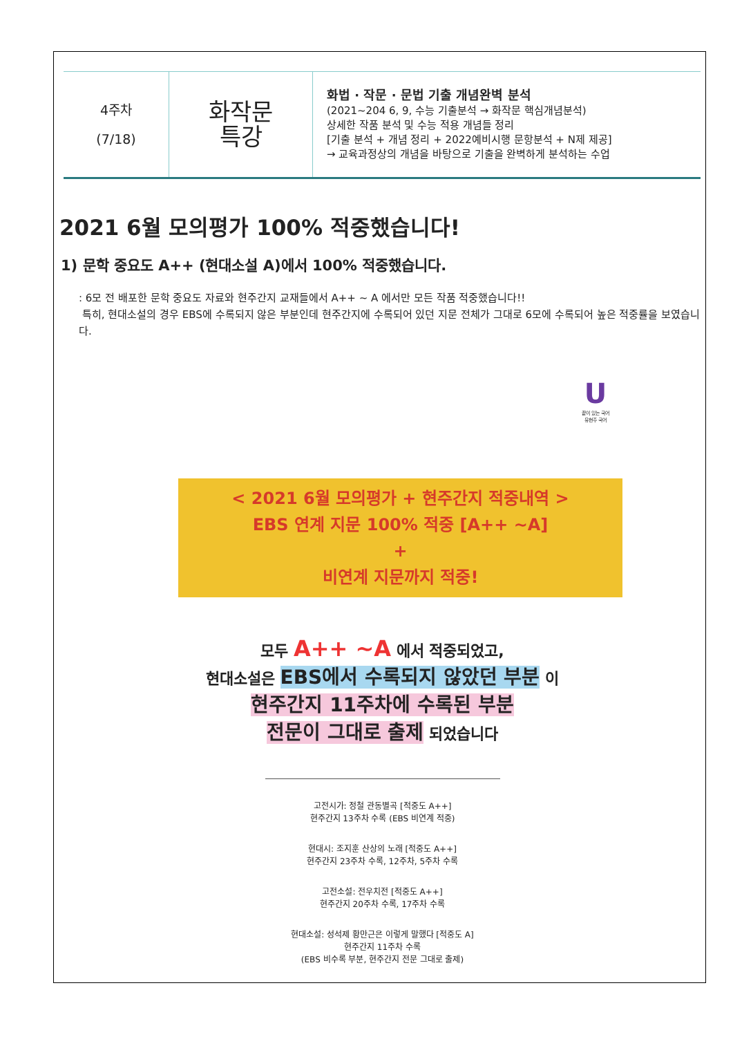| 4주차 (7/18) | 화작문 특강 | 화법 · 작문 · 문법 기출 개념완벽 분석 (2021~204 6, 9, 수능 기출분석 → 화작문 핵심개념분석) 상세한 작품 분석 및 수능 적용 개념들 정리 [기출 분석 + 개념 정리 + 2022예비시행 문항분석 + N제 제공] → 교육과정상의 개념을 바탕으로 기출을 완벽하게 분석하는 수업 |
2021 6월 모의평가 100% 적중했습니다!
1) 문학 중요도 A++ (현대소설 A)에서 100% 적중했습니다.
: 6모 전 배포한 문학 중요도 자료와 현주간지 교재들에서 A++ ~ A 에서만 모든 작품 적중했습니다!!
특히, 현대소설의 경우 EBS에 수록되지 않은 부분인데 현주간지에 수록되어 있던 지문 전체가 그대로 6모에 수록되어 높은 적중률을 보였습니다.
U
끝이 있는 국어
유현주 국어
< 2021 6월 모의평가 + 현주간지 적중내역 >
EBS 연계 지문 100% 적중 [A++ ~A]
+
비연계 지문까지 적중!
모두 A++ ~A 에서 적중되었고,
현대소설은 EBS에서 수록되지 않았던 부분 이
현주간지 11주차에 수록된 부분
전문이 그대로 출제 되었습니다
고전시가: 정철 관동별곡 [적중도 A++]
현주간지 13주차 수록 (EBS 비연계 적중)
현대시: 조지훈 산상의 노래 [적중도 A++]
현주간지 23주차 수록, 12주차, 5주차 수록
고전소설: 전우치전 [적중도 A++]
현주간지 20주차 수록, 17주차 수록
현대소설: 성석제 황만근은 이렇게 말했다 [적중도 A]
현주간지 11주차 수록
(EBS 비수록 부분, 현주간지 전문 그대로 출제)